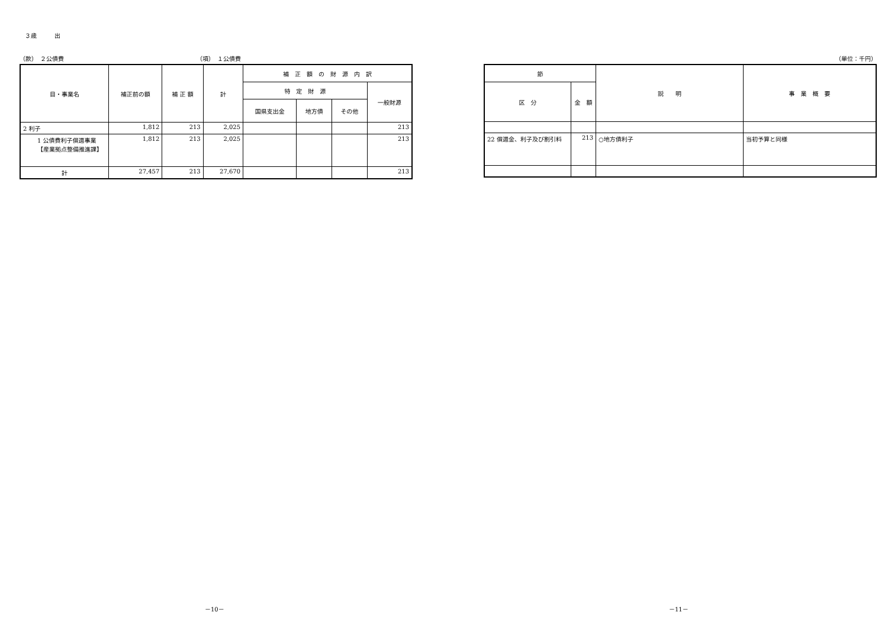３歳　　　出
（款）　２公債費 （項）　１公債費
| 目・事業名 | 補正前の額 | 補 正 額 | 計 | 補 正 額 の 財 源 内 訳 | | | |
| --- | --- | --- | --- | --- | --- | --- | --- |
| | | | | 特 定 財 源 | | | 一般財源 |
| | | | | 国県支出金 | 地方債 | その他 | |
| 2 利子 | 1,812 | 213 | 2,025 | | | | 213 |
| 1 公債費利子償還事業 【産業拠点整備推進課】 | 1,812 | 213 | 2,025 | | | | 213 |
| 計 | 27,457 | 213 | 27,670 | | | | 213 |
（単位：千円）
| 節 | | 説 明 | 事 業 概 要 |
| --- | --- | --- | --- |
| 区 分 | 金 額 | | |
| 22 償還金、利子及び割引料 | 213 | ○地方債利子 | 当初予算と同様 |
－10－ －11－